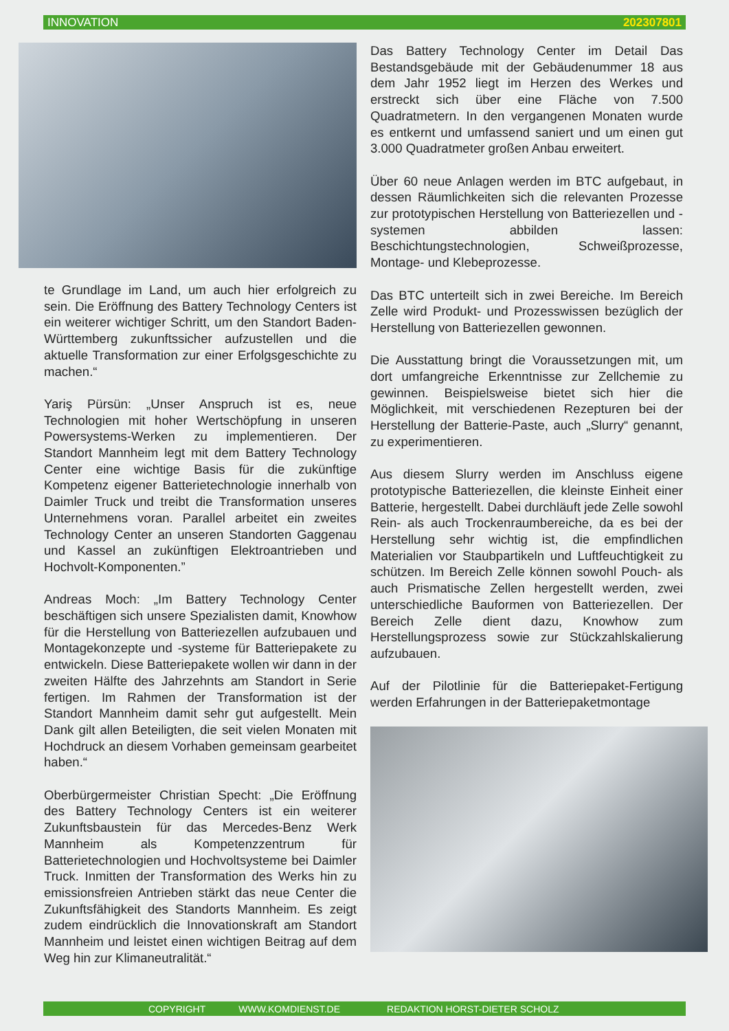INNOVATION 202307801
te Grundlage im Land, um auch hier erfolgreich zu sein. Die Eröffnung des Battery Technology Centers ist ein weiterer wichtiger Schritt, um den Standort Baden-Württemberg zukunftssicher aufzustellen und die aktuelle Transformation zur einer Erfolgsgeschichte zu machen.“
Yariş Pürsün: „Unser Anspruch ist es, neue Technologien mit hoher Wertschöpfung in unseren Powersystems-Werken zu implementieren. Der Standort Mannheim legt mit dem Battery Technology Center eine wichtige Basis für die zukünftige Kompetenz eigener Batterietechnologie innerhalb von Daimler Truck und treibt die Transformation unseres Unternehmens voran. Parallel arbeitet ein zweites Technology Center an unseren Standorten Gaggenau und Kassel an zukünftigen Elektroantrieben und Hochvolt-Komponenten.”
Andreas Moch: „Im Battery Technology Center beschäftigen sich unsere Spezialisten damit, Knowhow für die Herstellung von Batteriezellen aufzubauen und Montagekonzepte und -systeme für Batteriepakete zu entwickeln. Diese Batteriepakete wollen wir dann in der zweiten Hälfte des Jahrzehnts am Standort in Serie fertigen. Im Rahmen der Transformation ist der Standort Mannheim damit sehr gut aufgestellt. Mein Dank gilt allen Beteiligten, die seit vielen Monaten mit Hochdruck an diesem Vorhaben gemeinsam gearbeitet haben.“
Oberbürgermeister Christian Specht: „Die Eröffnung des Battery Technology Centers ist ein weiterer Zukunftsbaustein für das Mercedes-Benz Werk Mannheim als Kompetenzzentrum für Batterietechnologien und Hochvoltsysteme bei Daimler Truck. Inmitten der Transformation des Werks hin zu emissionsfreien Antrieben stärkt das neue Center die Zukunftsfähigkeit des Standorts Mannheim. Es zeigt zudem eindrücklich die Innovationskraft am Standort Mannheim und leistet einen wichtigen Beitrag auf dem Weg hin zur Klimaneutralität.“
Das Battery Technology Center im Detail Das Bestandsgebäude mit der Gebäudenummer 18 aus dem Jahr 1952 liegt im Herzen des Werkes und erstreckt sich über eine Fläche von 7.500 Quadratmetern. In den vergangenen Monaten wurde es entkernt und umfassend saniert und um einen gut 3.000 Quadratmeter großen Anbau erweitert.
Über 60 neue Anlagen werden im BTC aufgebaut, in dessen Räumlichkeiten sich die relevanten Prozesse zur prototypischen Herstellung von Batteriezellen und -systemen abbilden lassen: Beschichtungstechnologien, Schweißprozesse, Montage- und Klebeprozesse.
Das BTC unterteilt sich in zwei Bereiche. Im Bereich Zelle wird Produkt- und Prozesswissen bezüglich der Herstellung von Batteriezellen gewonnen.
Die Ausstattung bringt die Voraussetzungen mit, um dort umfangreiche Erkenntnisse zur Zellchemie zu gewinnen. Beispielsweise bietet sich hier die Möglichkeit, mit verschiedenen Rezepturen bei der Herstellung der Batterie-Paste, auch „Slurry“ genannt, zu experimentieren.
Aus diesem Slurry werden im Anschluss eigene prototypische Batteriezellen, die kleinste Einheit einer Batterie, hergestellt. Dabei durchläuft jede Zelle sowohl Rein- als auch Trockenraumbereiche, da es bei der Herstellung sehr wichtig ist, die empfindlichen Materialien vor Staubpartikeln und Luftfeuchtigkeit zu schützen. Im Bereich Zelle können sowohl Pouch- als auch Prismatische Zellen hergestellt werden, zwei unterschiedliche Bauformen von Batteriezellen. Der Bereich Zelle dient dazu, Knowhow zum Herstellungsprozess sowie zur Stückzahlskalierung aufzubauen.
Auf der Pilotlinie für die Batteriepaket-Fertigung werden Erfahrungen in der Batteriepaketmontage
COPYRIGHT WWW.KOMDIENST.DE REDAKTION HORST-DIETER SCHOLZ